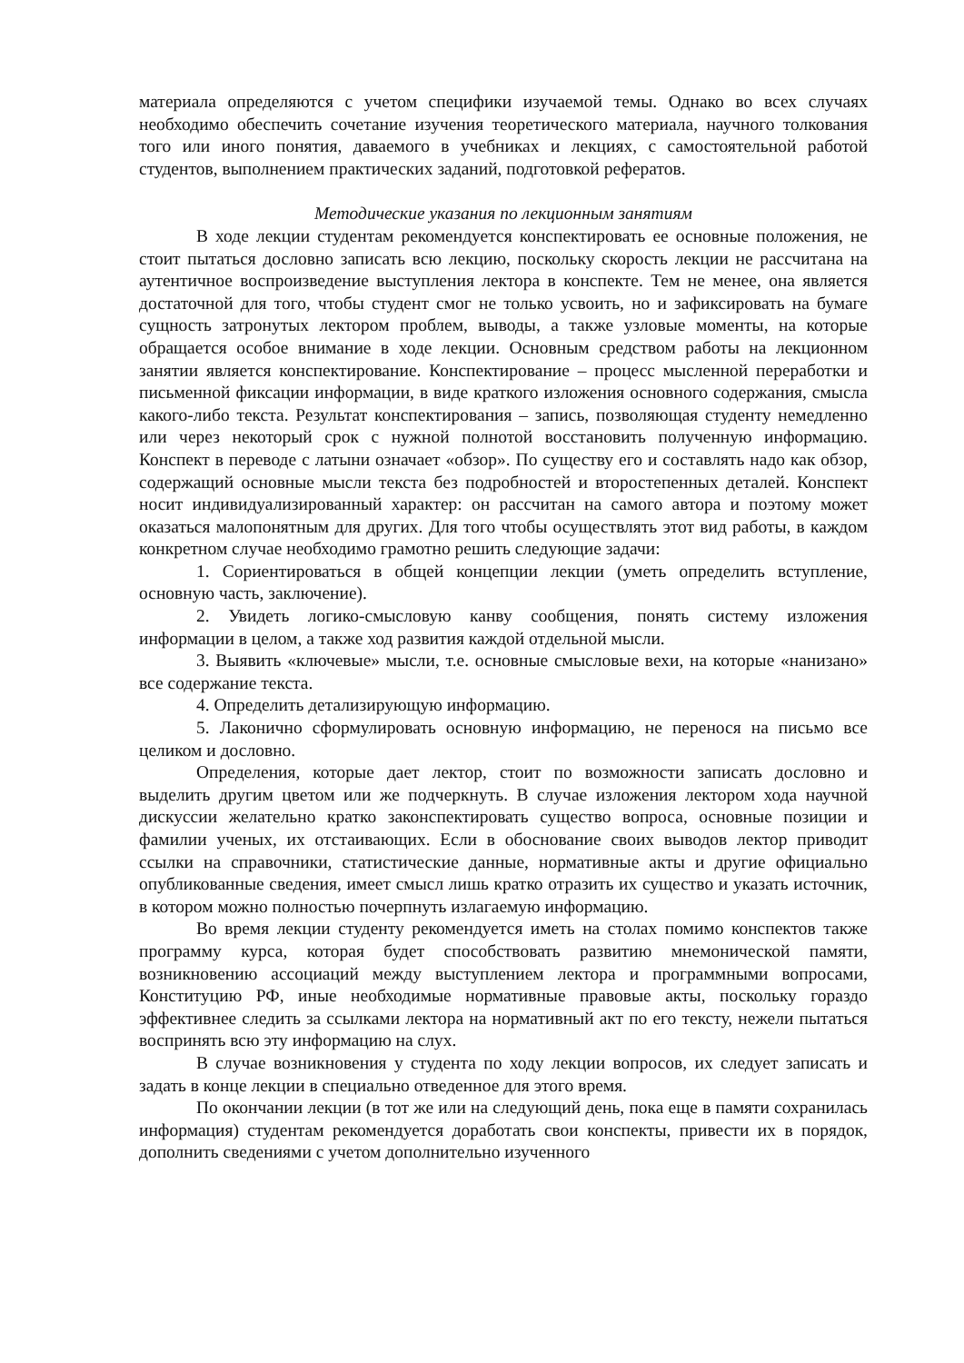материала определяются с учетом специфики изучаемой темы. Однако во всех случаях необходимо обеспечить сочетание изучения теоретического материала, научного толкования того или иного понятия, даваемого в учебниках и лекциях, с самостоятельной работой студентов, выполнением практических заданий, подготовкой рефератов.
Методические указания по лекционным занятиям
В ходе лекции студентам рекомендуется конспектировать ее основные положения, не стоит пытаться дословно записать всю лекцию, поскольку скорость лекции не рассчитана на аутентичное воспроизведение выступления лектора в конспекте. Тем не менее, она является достаточной для того, чтобы студент смог не только усвоить, но и зафиксировать на бумаге сущность затронутых лектором проблем, выводы, а также узловые моменты, на которые обращается особое внимание в ходе лекции. Основным средством работы на лекционном занятии является конспектирование. Конспектирование – процесс мысленной переработки и письменной фиксации информации, в виде краткого изложения основного содержания, смысла какого-либо текста. Результат конспектирования – запись, позволяющая студенту немедленно или через некоторый срок с нужной полнотой восстановить полученную информацию. Конспект в переводе с латыни означает «обзор». По существу его и составлять надо как обзор, содержащий основные мысли текста без подробностей и второстепенных деталей. Конспект носит индивидуализированный характер: он рассчитан на самого автора и поэтому может оказаться малопонятным для других. Для того чтобы осуществлять этот вид работы, в каждом конкретном случае необходимо грамотно решить следующие задачи:
1. Сориентироваться в общей концепции лекции (уметь определить вступление, основную часть, заключение).
2. Увидеть логико-смысловую канву сообщения, понять систему изложения информации в целом, а также ход развития каждой отдельной мысли.
3. Выявить «ключевые» мысли, т.е. основные смысловые вехи, на которые «нанизано» все содержание текста.
4. Определить детализирующую информацию.
5. Лаконично сформулировать основную информацию, не перенося на письмо все целиком и дословно.
Определения, которые дает лектор, стоит по возможности записать дословно и выделить другим цветом или же подчеркнуть. В случае изложения лектором хода научной дискуссии желательно кратко законспектировать существо вопроса, основные позиции и фамилии ученых, их отстаивающих. Если в обоснование своих выводов лектор приводит ссылки на справочники, статистические данные, нормативные акты и другие официально опубликованные сведения, имеет смысл лишь кратко отразить их существо и указать источник, в котором можно полностью почерпнуть излагаемую информацию.
Во время лекции студенту рекомендуется иметь на столах помимо конспектов также программу курса, которая будет способствовать развитию мнемонической памяти, возникновению ассоциаций между выступлением лектора и программными вопросами, Конституцию РФ, иные необходимые нормативные правовые акты, поскольку гораздо эффективнее следить за ссылками лектора на нормативный акт по его тексту, нежели пытаться воспринять всю эту информацию на слух.
В случае возникновения у студента по ходу лекции вопросов, их следует записать и задать в конце лекции в специально отведенное для этого время.
По окончании лекции (в тот же или на следующий день, пока еще в памяти сохранилась информация) студентам рекомендуется доработать свои конспекты, привести их в порядок, дополнить сведениями с учетом дополнительно изученного